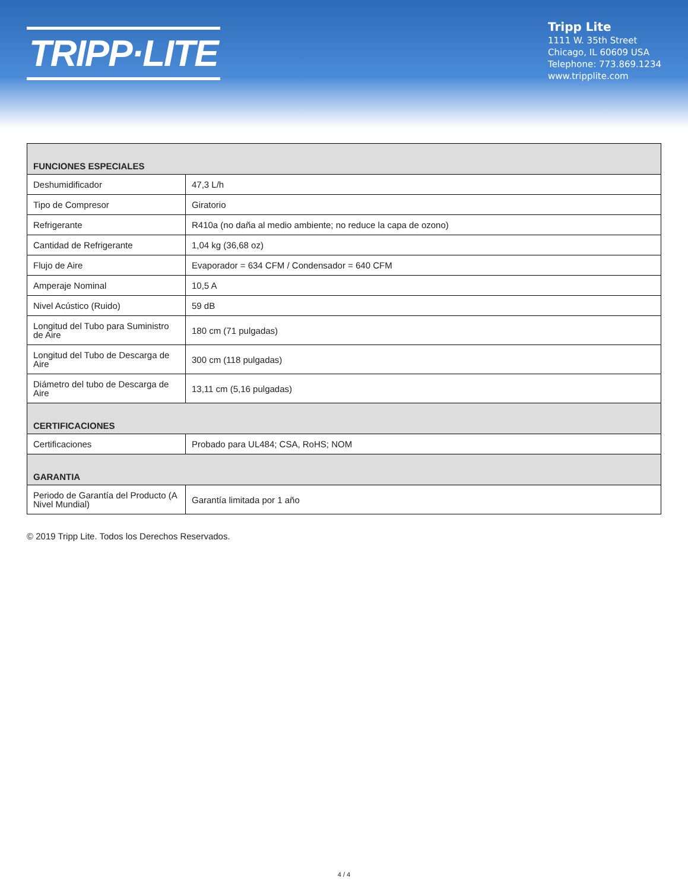TRIPP·LITE
Tripp Lite
1111 W. 35th Street
Chicago, IL 60609 USA
Telephone: 773.869.1234
www.tripplite.com
| FUNCIONES ESPECIALES | |
| --- | --- |
| Deshumidificador | 47,3 L/h |
| Tipo de Compresor | Giratorio |
| Refrigerante | R410a (no daña al medio ambiente; no reduce la capa de ozono) |
| Cantidad de Refrigerante | 1,04 kg (36,68 oz) |
| Flujo de Aire | Evaporador = 634 CFM / Condensador = 640 CFM |
| Amperaje Nominal | 10,5 A |
| Nivel Acústico (Ruido) | 59 dB |
| Longitud del Tubo para Suministro de Aire | 180 cm (71 pulgadas) |
| Longitud del Tubo de Descarga de Aire | 300 cm (118 pulgadas) |
| Diámetro del tubo de Descarga de Aire | 13,11 cm (5,16 pulgadas) |
| CERTIFICACIONES | |
| Certificaciones | Probado para UL484; CSA, RoHS; NOM |
| GARANTIA | |
| Periodo de Garantía del Producto (A Nivel Mundial) | Garantía limitada por 1 año |
© 2019 Tripp Lite. Todos los Derechos Reservados.
4 / 4